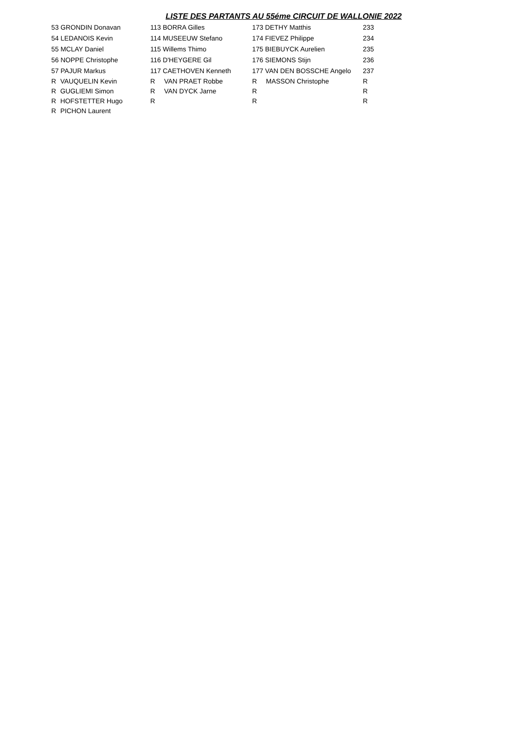LISTE DES PARTANTS AU 55éme CIRCUIT DE WALLONIE 2022
| 53 GRONDIN Donavan | | 113 BORRA Gilles | | 173 DETHY Matthis | | 233 |
| 54 LEDANOIS Kevin | | 114 MUSEEUW Stefano | | 174 FIEVEZ Philippe | | 234 |
| 55 MCLAY Daniel | | 115 Willems Thimo | | 175 BIEBUYCK Aurelien | | 235 |
| 56 NOPPE Christophe | | 116 D'HEYGERE Gil | | 176 SIEMONS Stijn | | 236 |
| 57 PAJUR Markus | | 117 CAETHOVEN Kenneth | | 177 VAN DEN BOSSCHE Angelo | | 237 |
| R | VAUQUELIN Kevin | R | VAN PRAET Robbe | R | MASSON Christophe | R |
| R | GUGLIEMI Simon | R | VAN DYCK Jarne | R | | R |
| R | HOFSTETTER Hugo | R | | R | | R |
| R | PICHON Laurent | | | | | |